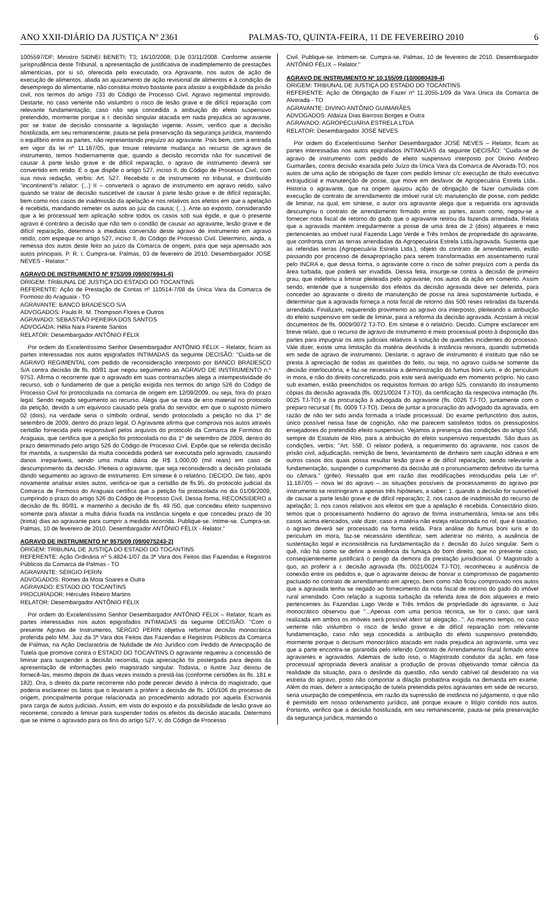ANO XXII-DIÁRIO DA JUSTIÇA Nº 2361 PALMAS-TO, QUINTA-FEIRA, 11 DE FEVEREIRO 2010 6
1005597/DF; Ministro SIDNEI BENETI; T3; 16/10/2008; DJe 03/11/2008. Conforme assente jurisprudência deste Tribunal, a apresentação de justificativa de inadimplemento de prestações alimentícias, por si só, oferecida pelo executado, ora Agravante, nos autos de ação de execução de alimentos, aliada ao ajuizamento de ação revisional de alimentos e à condição de desemprego do alimentante, não constitui motivo bastante para afastar a exigibilidade da prisão civil, nos termos do artigo 733 do Código de Processo Civil. Agravo regimental improvido. Destarte, no caso vertente não vislumbro o risco de lesão grave e de difícil reparação com relevante fundamentação, caso não seja concedida a atribuição do efeito suspensivo pretendido, mormente porque a r. decisão singular atacada em nada prejudica ao agravante, por se tratar de decisão consoante a legislação vigente. Assim, verifico que a decisão hostilizada, em seu remanescente, pauta-se pela preservação da segurança jurídica, mantendo o equilíbrio entre as partes, não representando prejuízo ao agravante. Pois bem, com a entrada em vigor da lei nº 11.187/05, que trouxe relevante mudança ao recurso de agravo de instrumento, temos hodiernamente que, quando a decisão recorrida não for suscetível de causar à parte lesão grave e de difícil reparação, o agravo de instrumento deverá ser convertido em retido. É o que dispõe o artigo 527, inciso II, do Código de Processo Civil, com sua nova redação, verbis: Art. 527. Recebido o de instrumento no tribunal, e distribuído "incontinenti"o relator: (...) II – converterá o agravo de instrumento em agravo retido, salvo quando se tratar de decisão suscetível de causar à parte lesão grave e de difícil reparação, bem como nos casos de inadmissão da apelação e nos relativos aos efeitos em que a apelação é recebida, mandando remeter os autos ao juiz da causa; (...). Ante ao exposto, considerando que a lei processual tem aplicação sobre todos os casos sob sua égide, e que o presente agravo é contrário a decisão que não tem o condão de causar ao agravante, lesão grave e de difícil reparação, determino a imediata conversão deste agravo de instrumento em agravo retido, com espeque no artigo 527, inciso II, do Código de Processo Civil. Determino, ainda, a remessa dos autos deste feito ao juízo da Comarca de origem, para que seja apensado aos autos principais. P. R. I. Cumpra-se. Palmas, 03 de fevereiro de 2010. Desembargador JOSÉ NEVES - Relator."
AGRAVO DE INSTRUMENTO Nº 9753/09 (09/0076941-6)
ORIGEM: TRIBUNAL DE JUSTIÇA DO ESTADO DO TOCANTINS
REFERENTE: Ação de Prestação de Contas nº 110514-7/08 da Única Vara da Comarca de Formoso do Araguaia - TO
AGRAVANTE: BANCO BRADESCO S/A
ADVOGADOS: Paulo R. M. Thompson Flores e Outros
AGRAVADO: SEBASTIÃO PEREIRA DOS SANTOS
ADVOGADA: Hélia Nara Parente Santos
RELATOR: Desembargador ANTÔNIO FÉLIX
Por ordem do Excelentíssimo Senhor Desembargador ANTÔNIO FÉLIX – Relator, ficam as partes interessadas nos autos epigrafados INTIMADAS da seguinte DECISÃO: "Cuida-se de AGRAVO REGIMENTAL com pedido de reconsideração interposto por BANCO BRADESCO S/A contra decisão de fls. 80/81 que negou seguimento ao AGRAVO DE INSTRUMENTO n.º 9753. Afirma o recorrente que o agravado em suas contrarrazões alega a intempestividade do recurso, sob o fundamento de que a petição exigida nos termos do artigo 526 do Código de Processo Civil foi protocolizada na comarca de origem em 12/09/2009, ou seja, fora do prazo legal. Sendo negado seguimento ao recurso. Alega que se trata de erro material no protocolo da petição, devido a um equivoco causado pela grafia do servidor, em que o suposto número 02 (dois), na verdade seria o símbolo ordinal, sendo protocolado a petição no dia 1º de setembro de 2009, dentro do prazo legal. O Agravante afirma que comprova nos autos através certidão fornecida pelo responsável pelos arquivos do protocolo da Comarca de Formoso do Araguaia, que certifica que a petição foi protocolada no dia 1º de setembro de 2009, dentro do prazo determinado pelo artigo 526 do Código de Processo Civil. Expõe que se referida decisão for mantida, a suspensão da multa concedida poderá ser executada pelo agravado, causando danos irreparáveis, sendo uma multa diária de R$ 1.000,00 (mil reais) em caso de descumprimento da decisão. Pleiteia o agravante, que seja reconsiderado a decisão prolatada dando seguimento ao agravo de instrumento. Em síntese é o relatório. DECIDO. De fato, após novamente analisar estes autos, verifica-se que a certidão de fls.95, do protocolo judicial da Comarca de Formoso do Araguaia certifica que a petição foi protocolada no dia 01/09/2009, cumprindo o prazo do artigo 526 do Código de Processo Civil. Dessa forma, RECONSIDERO a decisão de fls. 80/81, e mantenho a decisão de fls. 49 /50, que concedeu efeito suspensivo somente para afastar a multa diária fixada na instância singela e que concedeu prazo de 30 (trinta) dias ao agravante para cumprir a medida recorrida. Publique-se. Intime-se. Cumpra-se. Palmas, 10 de fevereiro de 2010. Desembargador ANTÔNIO FÉLIX - Relator."
AGRAVO DE INSTRUMENTO Nº 9575/09 (09/0075243-2)
ORIGEM: TRIBUNAL DE JUSTIÇA DO ESTADO DO TOCANTINS
REFERENTE: Ação Ordinária nº 5.4824-1/07 da 3ª Vara dos Feitos das Fazendas e Registros Públicos da Comarca de Palmas - TO
AGRAVANTE: SÉRGIO PERIN
ADVOGADOS: Romes da Mota Soares e Outra
AGRAVADO: ESTADO DO TOCANTINS
PROCURADOR: Hércules Ribeiro Martins
RELATOR: Desembargador ANTÔNIO FÉLIX
Por ordem do Excelentíssimo Senhor Desembargador ANTÔNIO FÉLIX – Relator, ficam as partes interessadas nos autos epigrafados INTIMADAS da seguinte DECISÃO: "Com o presente Agravo de Instrumento, SÉRGIO PERIN objetiva reformar decisão monocrática proferida pelo MM. Juiz da 3ª Vara dos Feitos das Fazendas e Registros Públicos da Comarca de Palmas, na Ação Declaratória de Nulidade de Ato Jurídico com Pedido de Antecipação de Tutela que promove contra o ESTADO DO TOCANTINS.O agravante requereu a concessão de liminar para suspender a decisão recorrida, cuja apreciação foi postergada para depois da apresentação de informações pelo magistrado singular. Todavia, o ilustre Juiz deixou de fornecê-las, mesmo depois de duas vezes instado a prestá-las (conforme certidões às fls. 181 e 182). Ora, o direito da parte recorrente não pode perecer devido à inércia do magistrado, que poderia esclarecer os fatos que o levaram a proferir a decisão de fls. 105/106 do processo de origem, principalmente porque relacionada ao procedimento adotado por aquela Escrivania para carga de autos judiciais. Assim, em vista do exposto e da possibilidade de lesão grave ao recorrente, concedo a liminar para suspender todos os efeitos da decisão atacada. Determino que se intime o agravado para os fins do artigo 527, V, do Código de Processo
Civil. Publique-se. Intimem-se. Cumpra-se. Palmas, 10 de fevereiro de 2010. Desembargador ANTÔNIO FÉLIX – Relator."
AGRAVO DE INSTRUMENTO Nº 10.155/09 (10/0080439-4)
ORIGEM: TRIBUNAL DE JUSTIÇA DO ESTADO DO TOCANTINS
REFERENTE: Ação de Obrigação de Fazer nº 11.2055-1/09 da Vara Única da Comarca de Alvorada - TO
AGRAVANTE: DIVINO ANTÔNIO GUIMARÃES
ADVOGADOS: Aldaíza Dias Barroso Borges e Outra
AGRAVADO: AGROPECUÁRIA ESTRELA LTDA
RELATOR: Desembargador JOSÉ NEVES
Por ordem do Excelentíssimo Senhor Desembargador JOSÉ NEVES – Relator, ficam as partes interessadas nos autos epigrafados INTIMADAS da seguinte DECISÃO: "Cuida-se de agravo de instrumento com pedido de efeito suspensivo interposto por Divino Antônio Guimarães, contra decisão exarada pelo Juízo da Única Vara da Comarca de Alvorada-TO, nos autos de uma ação de obrigação de fazer com pedido liminar c/c execução de título executivo extrajudicial e manutenção de posse, que move em desfavor de Agropecuária Estrela Ltda.. Historia o agravante, que na origem ajuizou ação de obrigação de fazer cumulada com execução de contrato de arrendamento de imóvel rural c/c manutenção de posse, com pedido de liminar, na qual, em síntese, o autor ora agravante alega que a requerida ora agravada descumpriu o contrato de arrendamento firmado entre as partes, assim como, negou-se a fornecer nota fiscal de retorno do gado que o agravante retirou da fazenda arrendada. Relata que a agravada mantém irregularmente a posse de uma área de 2 (dois) alqueires e meio pertencentes ao imóvel rural Fazenda Lago Verde e Três Irmãos de propriedade do agravante, que confronta com as terras arrendadas da Agropecuária Estrela Ltda./agravada. Sustenta que as referidas terras (Agropecuária Estrela Ltda.), objeto do contrato de arrendamento, estão passando por processo de desapropriação para serem transformadas em assentamento rural pelo INCRA e, que dessa forma, o agravante corre o risco de sofrer prejuízo com a perda da área turbada, que poderá ser invadida. Dessa feita, insurge-se contra a decisão de primeiro grau, que indeferiu a liminar pleiteada pelo agravante, nos autos da ação em comento. Assim sendo, entende que a suspensão dos efeitos da decisão agravada deve ser deferida, para conceder ao agravante o direito de manutenção de posse na área supostamente turbada, e determinar que a agravada forneça a nota fiscal de retorno das 500 reses retiradas da fazenda arrendada. Finalizam, requerendo provimento ao agravo ora interposto, pleiteando a atribuição do efeito suspensivo em sede de liminar, para a reforma da decisão agravada. Acostam à inicial documentos de fls. 0009/0072 TJ-TO. Em síntese é o relatório. Decido. Cumpre esclarecer em breve relato, que o recurso de agravo de instrumento é meio processual posto à disposição das partes para impugnar os atos judiciais relativos à solução de questões incidentes do processo. Vale dizer, existe uma limitação da matéria devolvida à instância revisora, quando submetida em sede de agravo de instrumento. Destarte, o agravo de instrumento é instituto que não se presta à apreciação de todas as questões do feito, ou seja, no agravo cuida-se somente da decisão interlocutória, e faz-se necessária a demonstração do fumus boni iuris, e do periculum in mora, e não do direito concretizado, pois este será averiguado em momento próprio. No caso sub examen, estão preenchidos os requisitos formais do artigo 525, constando do instrumento cópias da decisão agravada (fls. 0021/0024 TJ-TO), da certificação da respectiva intimação (fls. 0025 TJ-TO) e da procuração à advogada do agravante (fls. 0026 TJ-TO, juntamente com o preparo recursal ( fls. 0009 TJ-TO). Deixa de juntar a procuração do advogado da agravada, em razão de não ter sido ainda formada a tríade processual. Do exame perfunctório dos autos, único possível nessa fase de cognição, não me parecem satisfeitos todos os pressupostos ensejadores do pretendido efeito suspensivo. Vejamos a presença das condições do artigo 558, sempre do Estatuto de Rito, para a atribuição do efeito suspensivo requestado. São duas as condições, verbis: "Art. 558. O relator poderá, a requerimento do agravante, nos casos de prisão civil, adjudicação, remição de bens, levantamento de dinheiro sem caução idônea e em outros casos dos quais possa resultar lesão grave e de difícil reparação, sendo relevante a fundamentação, suspender o cumprimento da decisão até o pronunciamento definitivo da turma ou câmara." (grifei). Ressalto que em razão das modificações introduzidas pela Lei nº. 11.187/05 – nova lei do agravo – as situações possíveis de processamento do agravo por instrumento se restringiram a apenas três hipóteses, a saber: 1. quando a decisão for suscetível de causar a parte lesão grave e de difícil reparação; 2. nos casos de inadmissão do recurso de apelação; 3. nos casos relativos aos efeitos em que a apelação é recebida. Consectário disto, temos que o processamento hodierno do agravo de forma instrumentária, limita-se aos três casos acima elencados, vale dizer, caso a matéria não esteja relacionada no rol, que é taxativo, o agravo deverá ser processado na forma retida. Para análise do fumus boni iuris e do periculum im mora, faz-se necessário identificar, sem adentrar no mérito, a ausência de sustentação legal e inconsistência na fundamentação da r. decisão do Juízo singular. Sem o quê, não há como se definir a existência da fumaça do bom direito, que no presente caso, conseqüentemente justificará o perigo da demora da prestação jurisdicional. O Magistrado a quo, ao proferir a r. decisão agravada (fls. 0021/0024 TJ-TO), reconheceu a ausência de conexão entre os pedidos e, que o agravante deixou de honrar o compromisso de pagamento pactuado no contrato de arrendamento em apreço, bem como não ficou comprovado nos autos que a agravada tenha se negado ao fornecimento da nota fiscal de retorno do gado do imóvel rural arrendado. Com relação a suposta turbação da referida área de dois alqueires e meio pertencentes às Fazendas Lago Verde e Três Irmãos de propriedade do agravante, o Juiz monocrático observou que "...Apenas com uma perícia técnica, se for o caso, que será realizada em ambos os imóveis será possível aferir tal alegação...". Ao mesmo tempo, no caso vertente não vislumbro o risco de lesão grave e de difícil reparação com relevante fundamentação, caso não seja concedida a atribuição do efeito suspensivo pretendido, mormente porque o decisum monocrático atacado em nada prejudica ao agravante, uma vez que a parte encontra-se garantida pelo referido Contrato de Arrendamento Rural firmado entre agravantes e agravados. Ademais de tudo isso, o Magistrado condutor da ação, em fase processual apropriada deverá analisar a produção de provas objetivando tomar ciência da realidade da situação, para o deslinde da questão, não sendo cabível tal desiderato na via estreita do agravo, posto não comportar a dilação probatória exigida na demanda em exame. Além do mais, deferir a antecipação de tutela pretendida pelos agravantes em sede de recurso, seria usurpação de competência, em razão da supressão de instância no julgamento, o que não é permitido em nosso ordenamento jurídico, até porque exaure o litígio contido nos autos. Portanto, verifico que a decisão hostilizada, em seu remanescente, pauta-se pela preservação da segurança jurídica, mantendo o